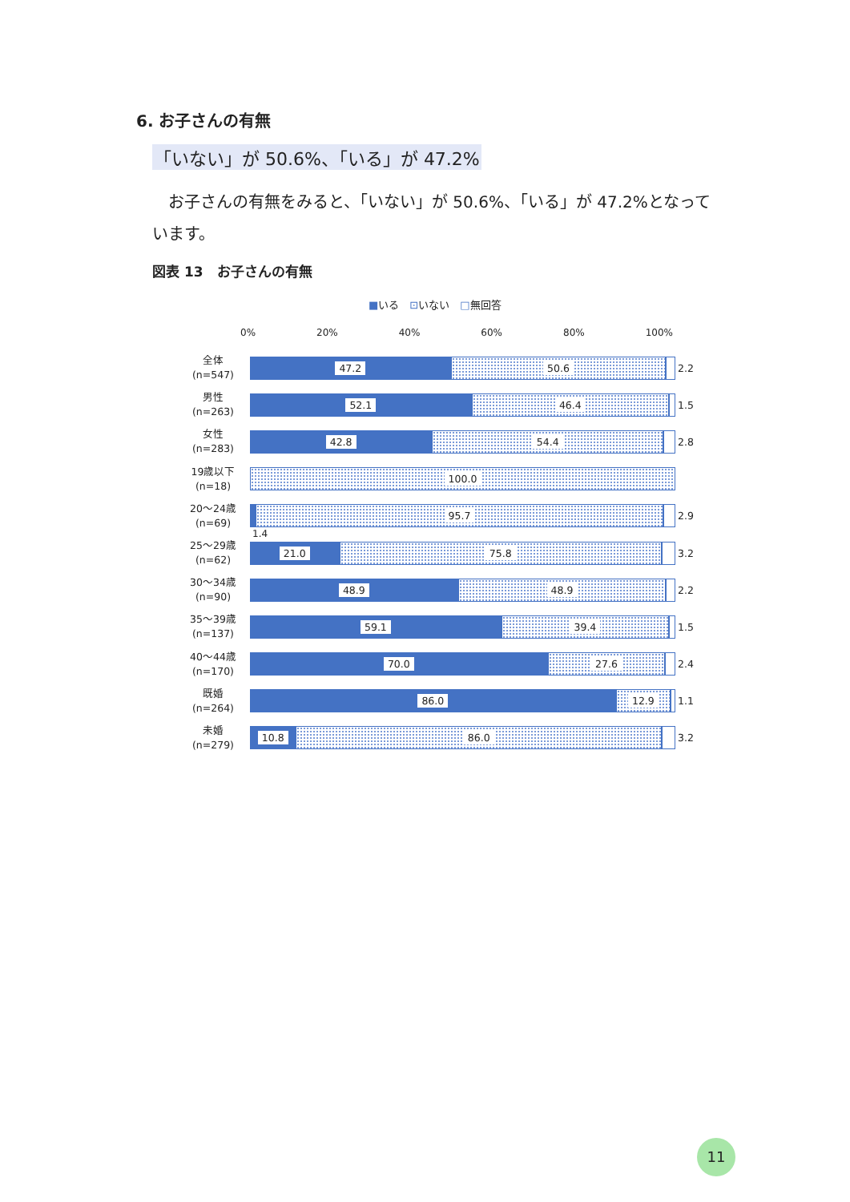6. お子さんの有無
「いない」が 50.6%、「いる」が 47.2%
お子さんの有無をみると、「いない」が 50.6%、「いる」が 47.2%となっています。
図表 13　お子さんの有無
■いる　⊡いない　□無回答
0% 20% 40% 60% 80% 100%
全体
(n=547)
47.2 50.6
2.2
男性
(n=263)
52.1 46.4
1.5
女性
(n=283)
42.8 54.4
2.8
19歳以下
(n=18)
100.0
20～24歳
(n=69)
95.7
2.9
1.4
25～29歳
(n=62)
21.0 75.8
3.2
30～34歳
(n=90)
48.9 48.9
2.2
35～39歳
(n=137)
59.1 39.4
1.5
40～44歳
(n=170)
70.0 27.6
2.4
既婚
(n=264)
86.0 12.9
1.1
未婚
(n=279)
10.8 86.0
3.2
11